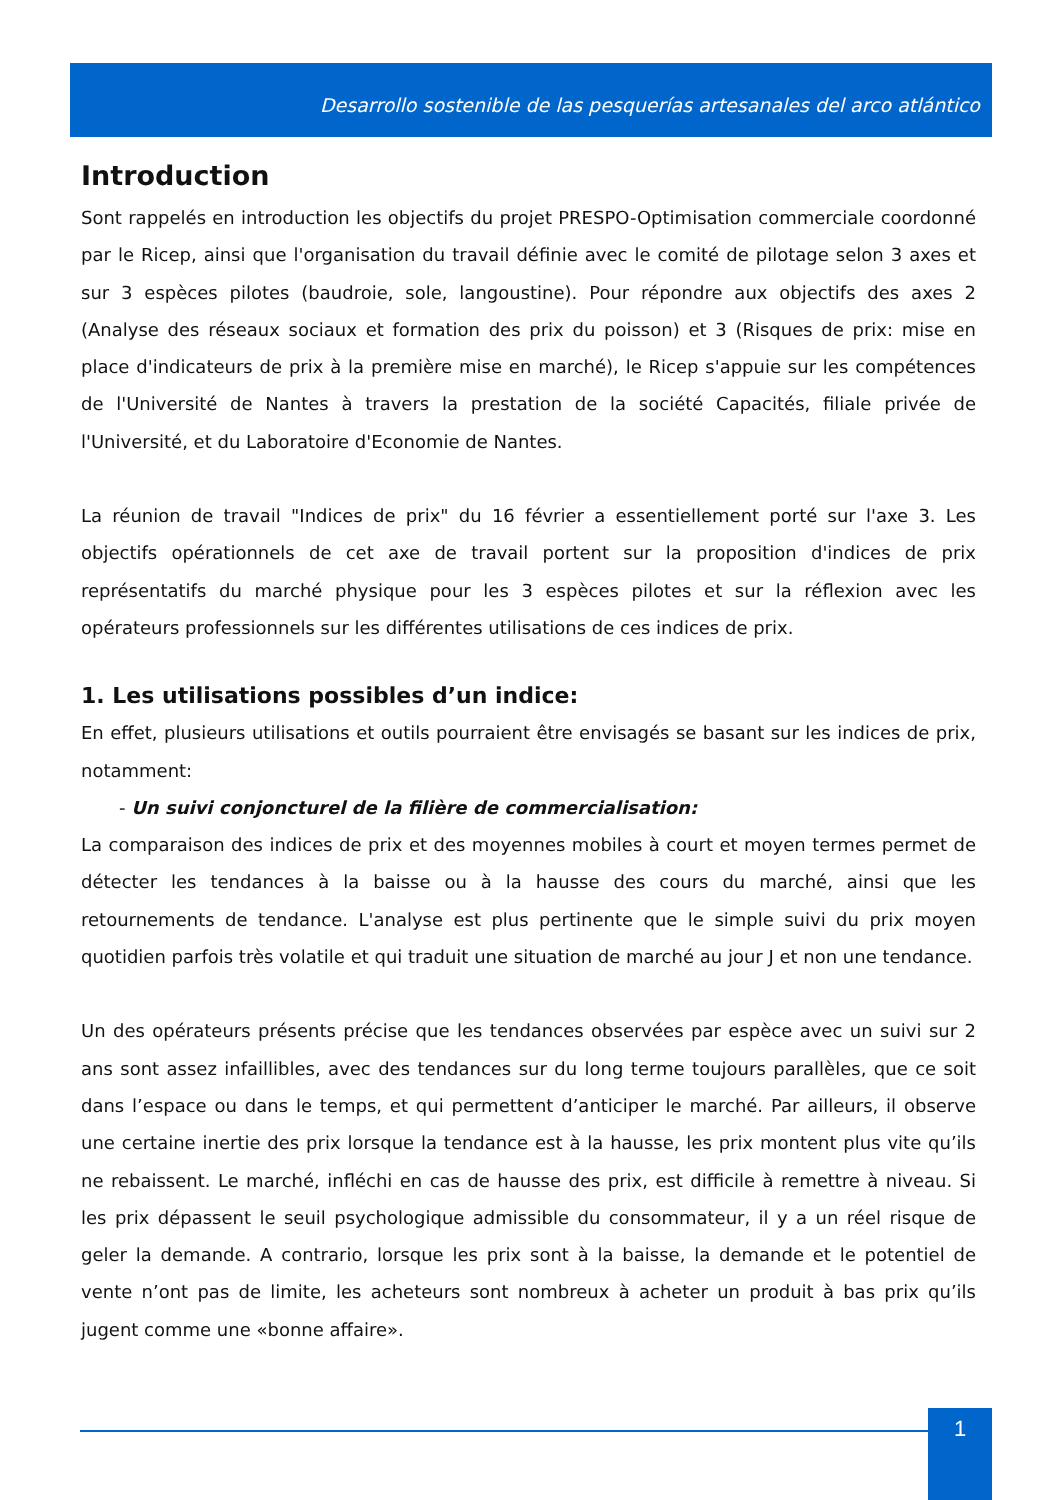Desarrollo sostenible de las pesquerías artesanales del arco atlántico
Introduction
Sont rappelés en introduction les objectifs du projet PRESPO-Optimisation commerciale coordonné par le Ricep, ainsi que l'organisation du travail définie avec le comité de pilotage selon 3 axes et sur 3 espèces pilotes (baudroie, sole, langoustine). Pour répondre aux objectifs des axes 2 (Analyse des réseaux sociaux et formation des prix du poisson) et 3 (Risques de prix: mise en place d'indicateurs de prix à la première mise en marché), le Ricep s'appuie sur les compétences de l'Université de Nantes à travers la prestation de la société Capacités, filiale privée de l'Université, et du Laboratoire d'Economie de Nantes.
La réunion de travail "Indices de prix" du 16 février a essentiellement porté sur l'axe 3. Les objectifs opérationnels de cet axe de travail portent sur la proposition d'indices de prix représentatifs du marché physique pour les 3 espèces pilotes et sur la réflexion avec les opérateurs professionnels sur les différentes utilisations de ces indices de prix.
1. Les utilisations possibles d’un indice:
En effet, plusieurs utilisations et outils pourraient être envisagés se basant sur les indices de prix, notamment:
- Un suivi conjoncturel de la filière de commercialisation:
La comparaison des indices de prix et des moyennes mobiles à court et moyen termes permet de détecter les tendances à la baisse ou à la hausse des cours du marché, ainsi que les retournements de tendance. L'analyse est plus pertinente que le simple suivi du prix moyen quotidien parfois très volatile et qui traduit une situation de marché au jour J et non une tendance.
Un des opérateurs présents précise que les tendances observées par espèce avec un suivi sur 2 ans sont assez infaillibles, avec des tendances sur du long terme toujours parallèles, que ce soit dans l’espace ou dans le temps, et qui permettent d’anticiper le marché. Par ailleurs, il observe une certaine inertie des prix lorsque la tendance est à la hausse, les prix montent plus vite qu’ils ne rebaissent. Le marché, infléchi en cas de hausse des prix, est difficile à remettre à niveau. Si les prix dépassent le seuil psychologique admissible du consommateur, il y a un réel risque de geler la demande. A contrario, lorsque les prix sont à la baisse, la demande et le potentiel de vente n’ont pas de limite, les acheteurs sont nombreux à acheter un produit à bas prix qu’ils jugent comme une «bonne affaire».
1